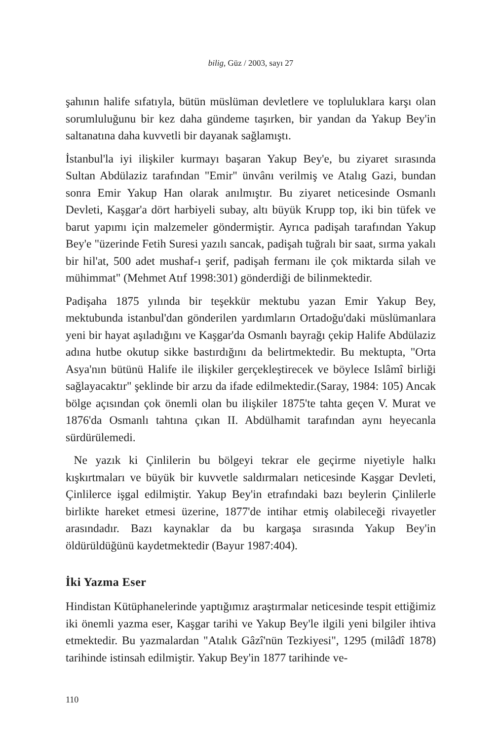bilig, Güz / 2003, sayı 27
şahının halife sıfatıyla, bütün müslüman devletlere ve topluluklara karşı olan sorumluluğunu bir kez daha gündeme taşırken, bir yandan da Yakup Bey'in saltanatına daha kuvvetli bir dayanak sağlamıştı.
İstanbul'la iyi ilişkiler kurmayı başaran Yakup Bey'e, bu ziyaret sırasında Sultan Abdülaziz tarafından "Emir" ünvânı verilmiş ve Atalıg Gazi, bundan sonra Emir Yakup Han olarak anılmıştır. Bu ziyaret neticesinde Osmanlı Devleti, Kaşgar'a dört harbiyeli subay, altı büyük Krupp top, iki bin tüfek ve barut yapımı için malzemeler göndermiştir. Ayrıca padişah tarafından Yakup Bey'e "üzerinde Fetih Suresi yazılı sancak, padişah tuğralı bir saat, sırma yakalı bir hil'at, 500 adet mushaf-ı şerif, padişah fermanı ile çok miktarda silah ve mühimmat" (Mehmet Atıf 1998:301) gönderdiği de bilinmektedir.
Padişaha 1875 yılında bir teşekkür mektubu yazan Emir Yakup Bey, mektubunda istanbul'dan gönderilen yardımların Ortadoğu'daki müslümanlara yeni bir hayat aşıladığını ve Kaşgar'da Osmanlı bayrağı çekip Halife Abdülaziz adına hutbe okutup sikke bastırdığını da belirtmektedir. Bu mektupta, "Orta Asya'nın bütünü Halife ile ilişkiler gerçekleştirecek ve böylece Islâmî birliği sağlayacaktır" şeklinde bir arzu da ifade edilmektedir.(Saray, 1984: 105) Ancak bölge açısından çok önemli olan bu ilişkiler 1875'te tahta geçen V. Murat ve 1876'da Osmanlı tahtına çıkan II. Abdülhamit tarafından aynı heyecanla sürdürülemedi.
Ne yazık ki Çinlilerin bu bölgeyi tekrar ele geçirme niyetiyle halkı kışkırtmaları ve büyük bir kuvvetle saldırmaları neticesinde Kaşgar Devleti, Çinlilerce işgal edilmiştir. Yakup Bey'in etrafındaki bazı beylerin Çinlilerle birlikte hareket etmesi üzerine, 1877'de intihar etmiş olabileceği rivayetler arasındadır. Bazı kaynaklar da bu kargaşa sırasında Yakup Bey'in öldürüldüğünü kaydetmektedir (Bayur 1987:404).
İki Yazma Eser
Hindistan Kütüphanelerinde yaptığımız araştırmalar neticesinde tespit ettiğimiz iki önemli yazma eser, Kaşgar tarihi ve Yakup Bey'le ilgili yeni bilgiler ihtiva etmektedir. Bu yazmalardan "Atalık Gâzî'nün Tezkiyesi", 1295 (milâdî 1878) tarihinde istinsah edilmiştir. Yakup Bey'in 1877 tarihinde ve-
110